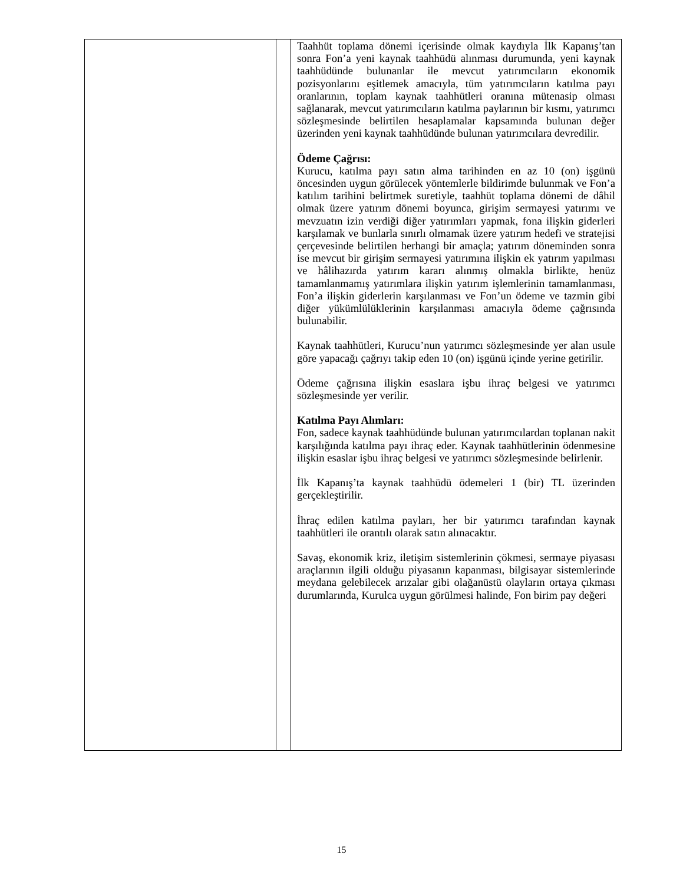| | | Taahhüt toplama dönemi içerisinde olmak kaydıyla İlk Kapanış’tan sonra Fon’a yeni kaynak taahhüdü alınması durumunda, yeni kaynak taahhüdünde bulunanlar ile mevcut yatırımcıların ekonomik pozisyonlarını eşitlemek amacıyla, tüm yatırımcıların katılma payı oranlarının, toplam kaynak taahhütleri oranına mütenasip olması sağlanarak, mevcut yatırımcıların katılma paylarının bir kısmı, yatırımcı sözleşmesinde belirtilen hesaplamalar kapsamında bulunan değer üzerinden yeni kaynak taahhüdünde bulunan yatırımcılara devredilir. Ödeme Çağrısı: Kurucu, katılma payı satın alma tarihinden en az 10 (on) işgünü öncesinden uygun görülecek yöntemlerle bildirimde bulunmak ve Fon’a katılım tarihini belirtmek suretiyle, taahhüt toplama dönemi de dâhil olmak üzere yatırım dönemi boyunca, girişim sermayesi yatırımı ve mevzuatın izin verdiği diğer yatırımları yapmak, fona ilişkin giderleri karşılamak ve bunlarla sınırlı olmamak üzere yatırım hedefi ve stratejisi çerçevesinde belirtilen herhangi bir amaçla; yatırım döneminden sonra ise mevcut bir girişim sermayesi yatırımına ilişkin ek yatırım yapılması ve hâlihazırda yatırım kararı alınmış olmakla birlikte, henüz tamamlanmamış yatırımlara ilişkin yatırım işlemlerinin tamamlanması, Fon’a ilişkin giderlerin karşılanması ve Fon’un ödeme ve tazmin gibi diğer yükümlülüklerinin karşılanması amacıyla ödeme çağrısında bulunabilir. Kaynak taahhütleri, Kurucu’nun yatırımcı sözleşmesinde yer alan usule göre yapacağı çağrıyı takip eden 10 (on) işgünü içinde yerine getirilir. Ödeme çağrısına ilişkin esaslara işbu ihraç belgesi ve yatırımcı sözleşmesinde yer verilir. Katılma Payı Alımları: Fon, sadece kaynak taahhüdünde bulunan yatırımcılardan toplanan nakit karşılığında katılma payı ihraç eder. Kaynak taahhütlerinin ödenmesine ilişkin esaslar işbu ihraç belgesi ve yatırımcı sözleşmesinde belirlenir. İlk Kapanış’ta kaynak taahhüdü ödemeleri 1 (bir) TL üzerinden gerçekleştirilir. İhraç edilen katılma payları, her bir yatırımcı tarafından kaynak taahhütleri ile orantılı olarak satın alınacaktır. Savaş, ekonomik kriz, iletişim sistemlerinin çökmesi, sermaye piyasası araçlarının ilgili olduğu piyasanın kapanması, bilgisayar sistemlerinde meydana gelebilecek arızalar gibi olağanüstü olayların ortaya çıkması durumlarında, Kurulca uygun görülmesi halinde, Fon birim pay değeri |
15